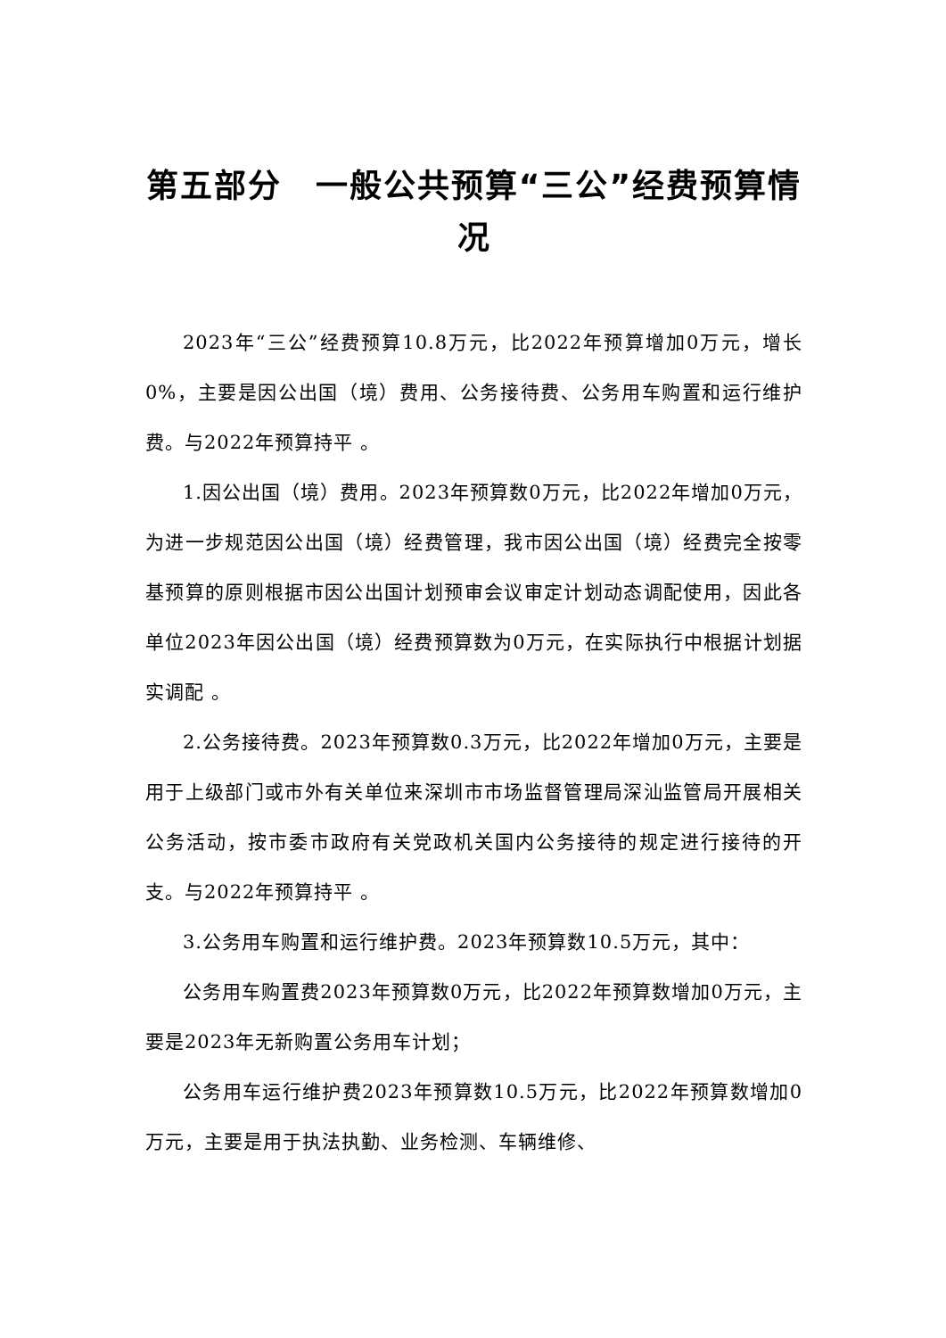第五部分　一般公共预算“三公”经费预算情况
2023年“三公”经费预算10.8万元，比2022年预算增加0万元，增长 0%，主要是因公出国（境）费用、公务接待费、公务用车购置和运行维护费。与2022年预算持平 。
1.因公出国（境）费用。2023年预算数0万元，比2022年增加0万元，为进一步规范因公出国（境）经费管理，我市因公出国（境）经费完全按零基预算的原则根据市因公出国计划预审会议审定计划动态调配使用，因此各单位2023年因公出国（境）经费预算数为0万元，在实际执行中根据计划据实调配 。
2.公务接待费。2023年预算数0.3万元，比2022年增加0万元，主要是用于上级部门或市外有关单位来深圳市市场监督管理局深汕监管局开展相关公务活动，按市委市政府有关党政机关国内公务接待的规定进行接待的开支。与2022年预算持平 。
3.公务用车购置和运行维护费。2023年预算数10.5万元，其中：
公务用车购置费2023年预算数0万元，比2022年预算数增加0万元，主要是2023年无新购置公务用车计划；
公务用车运行维护费2023年预算数10.5万元，比2022年预算数增加0万元，主要是用于执法执勤、业务检测、车辆维修、